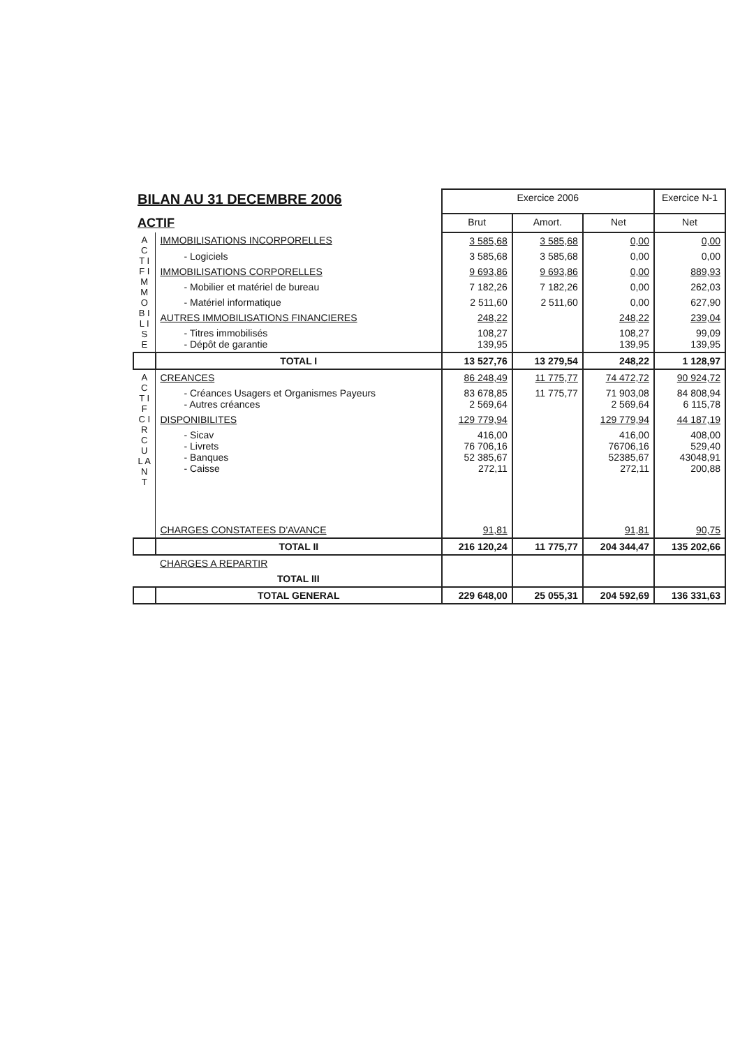| BILAN AU 31 DECEMBRE 2006 | | Exercice 2006 | | | Exercice N-1 |
| ACTIF | | Brut | Amort. | Net | Net |
| A C T I F I M M O B I L I S E | IMMOBILISATIONS INCORPORELLES | 3 585,68 | 3 585,68 | 0,00 | 0,00 |
| | - Logiciels | 3 585,68 | 3 585,68 | 0,00 | 0,00 |
| | IMMOBILISATIONS CORPORELLES | 9 693,86 | 9 693,86 | 0,00 | 889,93 |
| | - Mobilier et matériel de bureau | 7 182,26 | 7 182,26 | 0,00 | 262,03 |
| | - Matériel informatique | 2 511,60 | 2 511,60 | 0,00 | 627,90 |
| | AUTRES IMMOBILISATIONS FINANCIERES | 248,22 | | 248,22 | 239,04 |
| | - Titres immobilisés - Dépôt de garantie | 108,27 139,95 | | 108,27 139,95 | 99,09 139,95 |
| | TOTAL I | 13 527,76 | 13 279,54 | 248,22 | 1 128,97 |
| A C T I F C I R C U L A N T | CREANCES | 86 248,49 | 11 775,77 | 74 472,72 | 90 924,72 |
| | - Créances Usagers et Organismes Payeurs - Autres créances | 83 678,85 2 569,64 | 11 775,77 | 71 903,08 2 569,64 | 84 808,94 6 115,78 |
| | DISPONIBILITES | 129 779,94 | | 129 779,94 | 44 187,19 |
| | - Sicav - Livrets - Banques - Caisse | 416,00 76 706,16 52 385,67 272,11 | | 416,00 76706,16 52385,67 272,11 | 408,00 529,40 43048,91 200,88 |
| | CHARGES CONSTATEES D'AVANCE | 91,81 | | 91,81 | 90,75 |
| | TOTAL II | 216 120,24 | 11 775,77 | 204 344,47 | 135 202,66 |
| | CHARGES A REPARTIR | | | | |
| | TOTAL III | | | | |
| | TOTAL GENERAL | 229 648,00 | 25 055,31 | 204 592,69 | 136 331,63 |